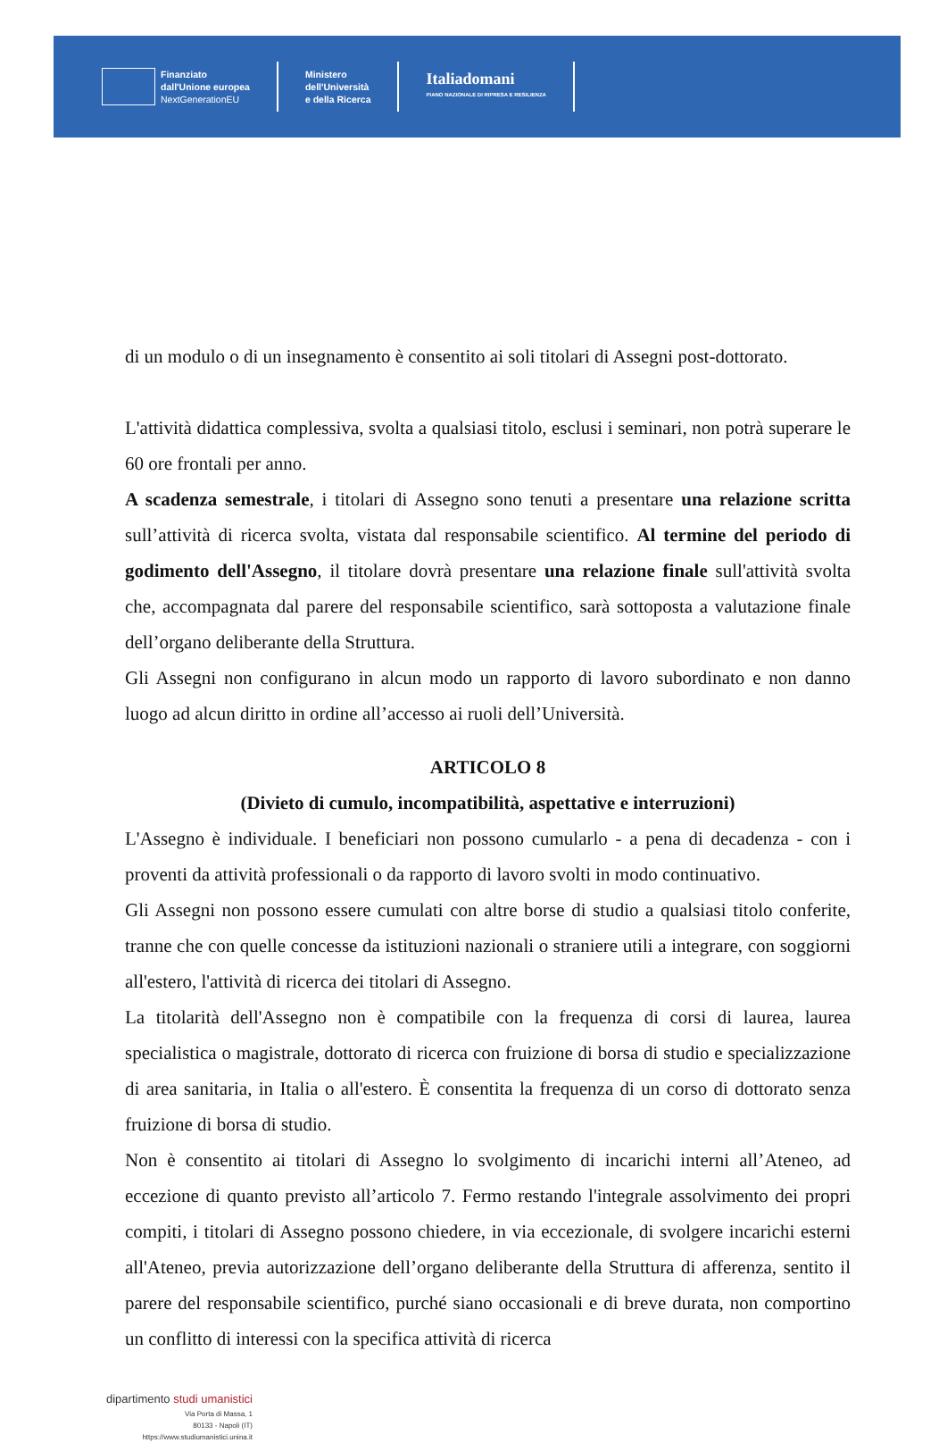Finanziato
dall'Unione europea
NextGenerationEU
Ministero
dell'Università
e della Ricerca
Italiadomani
PIANO NAZIONALE DI RIPRESA E RESILIENZA
di un modulo o di un insegnamento è consentito ai soli titolari di Assegni post-dottorato.
L'attività didattica complessiva, svolta a qualsiasi titolo, esclusi i seminari, non potrà superare le 60 ore frontali per anno.
A scadenza semestrale, i titolari di Assegno sono tenuti a presentare una relazione scritta sull’attività di ricerca svolta, vistata dal responsabile scientifico. Al termine del periodo di godimento dell'Assegno, il titolare dovrà presentare una relazione finale sull'attività svolta che, accompagnata dal parere del responsabile scientifico, sarà sottoposta a valutazione finale dell’organo deliberante della Struttura.
Gli Assegni non configurano in alcun modo un rapporto di lavoro subordinato e non danno luogo ad alcun diritto in ordine all’accesso ai ruoli dell’Università.
ARTICOLO 8
(Divieto di cumulo, incompatibilità, aspettative e interruzioni)
L'Assegno è individuale. I beneficiari non possono cumularlo - a pena di decadenza - con i proventi da attività professionali o da rapporto di lavoro svolti in modo continuativo.
Gli Assegni non possono essere cumulati con altre borse di studio a qualsiasi titolo conferite, tranne che con quelle concesse da istituzioni nazionali o straniere utili a integrare, con soggiorni all'estero, l'attività di ricerca dei titolari di Assegno.
La titolarità dell'Assegno non è compatibile con la frequenza di corsi di laurea, laurea specialistica o magistrale, dottorato di ricerca con fruizione di borsa di studio e specializzazione di area sanitaria, in Italia o all'estero. È consentita la frequenza di un corso di dottorato senza fruizione di borsa di studio.
Non è consentito ai titolari di Assegno lo svolgimento di incarichi interni all’Ateneo, ad eccezione di quanto previsto all’articolo 7. Fermo restando l'integrale assolvimento dei propri compiti, i titolari di Assegno possono chiedere, in via eccezionale, di svolgere incarichi esterni all'Ateneo, previa autorizzazione dell’organo deliberante della Struttura di afferenza, sentito il parere del responsabile scientifico, purché siano occasionali e di breve durata, non comportino un conflitto di interessi con la specifica attività di ricerca
dipartimento studi umanistici
Via Porta di Massa, 1
80133 - Napoli (IT)
https://www.studiumanistici.unina.it